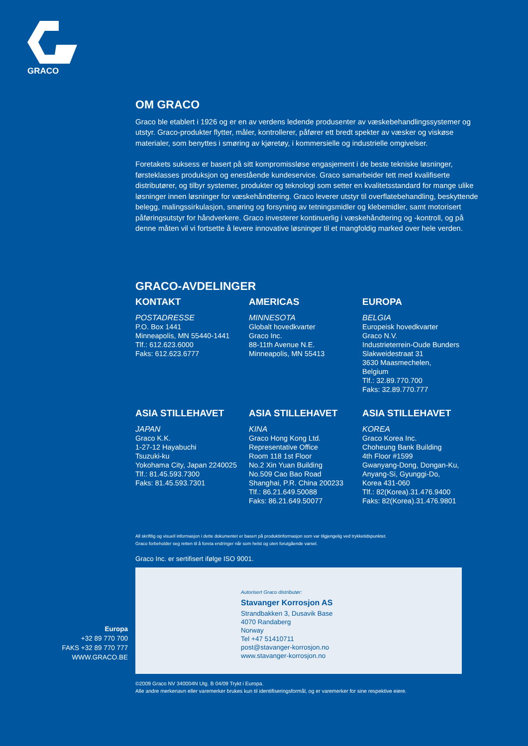GRACO
Europa
+32 89 770 700
FAKS +32 89 770 777
WWW.GRACO.BE
OM GRACO
Graco ble etablert i 1926 og er en av verdens ledende produsenter av væskebehandlingssystemer og utstyr. Graco-produkter flytter, måler, kontrollerer, påfører ett bredt spekter av væsker og viskøse materialer, som benyttes i smøring av kjøretøy, i kommersielle og industrielle omgivelser.
Foretakets suksess er basert på sitt kompromissløse engasjement i de beste tekniske løsninger, førsteklasses produksjon og enestående kundeservice. Graco samarbeider tett med kvalifiserte distributører, og tilbyr systemer, produkter og teknologi som setter en kvalitetsstandard for mange ulike løsninger innen løsninger for væskehåndtering. Graco leverer utstyr til overflatebehandling, beskyttende belegg, malingssirkulasjon, smøring og forsyning av tetningsmidler og klebemidler, samt motorisert påføringsutstyr for håndverkere. Graco investerer kontinuerlig i væskehåndtering og -kontroll, og på denne måten vil vi fortsette å levere innovative løsninger til et mangfoldig marked over hele verden.
GRACO-AVDELINGER
KONTAKT
POSTADRESSE
P.O. Box 1441
Minneapolis, MN 55440-1441
Tlf.: 612.623.6000
Faks: 612.623.6777
AMERICAS
MINNESOTA
Globalt hovedkvarter
Graco Inc.
88-11th Avenue N.E.
Minneapolis, MN 55413
EUROPA
BELGIA
Europeisk hovedkvarter
Graco N.V.
Industrieterrein-Oude Bunders
Slakweidestraat 31
3630 Maasmechelen,
Belgium
Tlf.: 32.89.770.700
Faks: 32.89.770.777
ASIA STILLEHAVET
JAPAN
Graco K.K.
1-27-12 Hayabuchi
Tsuzuki-ku
Yokohama City, Japan 2240025
Tlf.: 81.45.593.7300
Faks: 81.45.593.7301
ASIA STILLEHAVET
KINA
Graco Hong Kong Ltd.
Representative Office
Room 118 1st Floor
No.2 Xin Yuan Building
No.509 Cao Bao Road
Shanghai, P.R. China 200233
Tlf.: 86.21.649.50088
Faks: 86.21.649.50077
ASIA STILLEHAVET
KOREA
Graco Korea Inc.
Choheung Bank Building
4th Floor #1599
Gwanyang-Dong, Dongan-Ku,
Anyang-Si, Gyunggi-Do,
Korea 431-060
Tlf.: 82(Korea).31.476.9400
Faks: 82(Korea).31.476.9801
All skriftlig og visuell informasjon i dette dokumentet er basert på produktinformasjon som var tilgjengelig ved trykketidspunktet.
Graco forbeholder seg retten til å foreta endringer når som helst og uten forutgående varsel.
Graco Inc. er sertifisert ifølge ISO 9001.
Autorisert Graco distributør:
Stavanger Korrosjon AS
Strandbakken 3, Dusavik Base
4070 Randaberg
Norway
Tel +47 51410711
post@stavanger-korrosjon.no
www.stavanger-korrosjon.no
©2009 Graco NV 340004N Utg. B 04/09 Trykt i Europa.
Alle andre merkenavn eller varemerker brukes kun til identifiseringsformål, og er varemerker for sine respektive eiere.